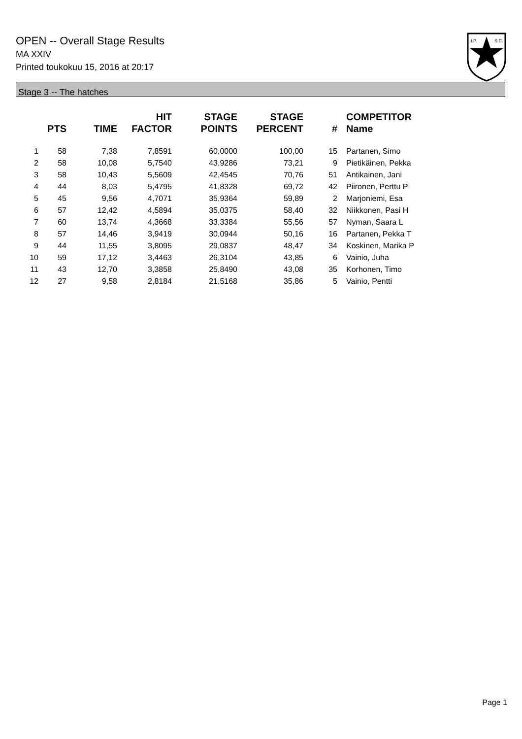OPEN -- Overall Stage Results
MA XXIV
Printed toukokuu 15, 2016 at 20:17
I.P.
S.C.
Stage 3 -- The hatches
| | PTS | TIME | HIT FACTOR | STAGE POINTS | STAGE PERCENT | # | COMPETITOR Name |
| --- | --- | --- | --- | --- | --- | --- | --- |
| 1 | 58 | 7,38 | 7,8591 | 60,0000 | 100,00 | 15 | Partanen, Simo |
| 2 | 58 | 10,08 | 5,7540 | 43,9286 | 73,21 | 9 | Pietikäinen, Pekka |
| 3 | 58 | 10,43 | 5,5609 | 42,4545 | 70,76 | 51 | Antikainen, Jani |
| 4 | 44 | 8,03 | 5,4795 | 41,8328 | 69,72 | 42 | Piironen, Perttu P |
| 5 | 45 | 9,56 | 4,7071 | 35,9364 | 59,89 | 2 | Marjoniemi, Esa |
| 6 | 57 | 12,42 | 4,5894 | 35,0375 | 58,40 | 32 | Niikkonen, Pasi H |
| 7 | 60 | 13,74 | 4,3668 | 33,3384 | 55,56 | 57 | Nyman, Saara L |
| 8 | 57 | 14,46 | 3,9419 | 30,0944 | 50,16 | 16 | Partanen, Pekka T |
| 9 | 44 | 11,55 | 3,8095 | 29,0837 | 48,47 | 34 | Koskinen, Marika P |
| 10 | 59 | 17,12 | 3,4463 | 26,3104 | 43,85 | 6 | Vainio, Juha |
| 11 | 43 | 12,70 | 3,3858 | 25,8490 | 43,08 | 35 | Korhonen, Timo |
| 12 | 27 | 9,58 | 2,8184 | 21,5168 | 35,86 | 5 | Vainio, Pentti |
Page 1